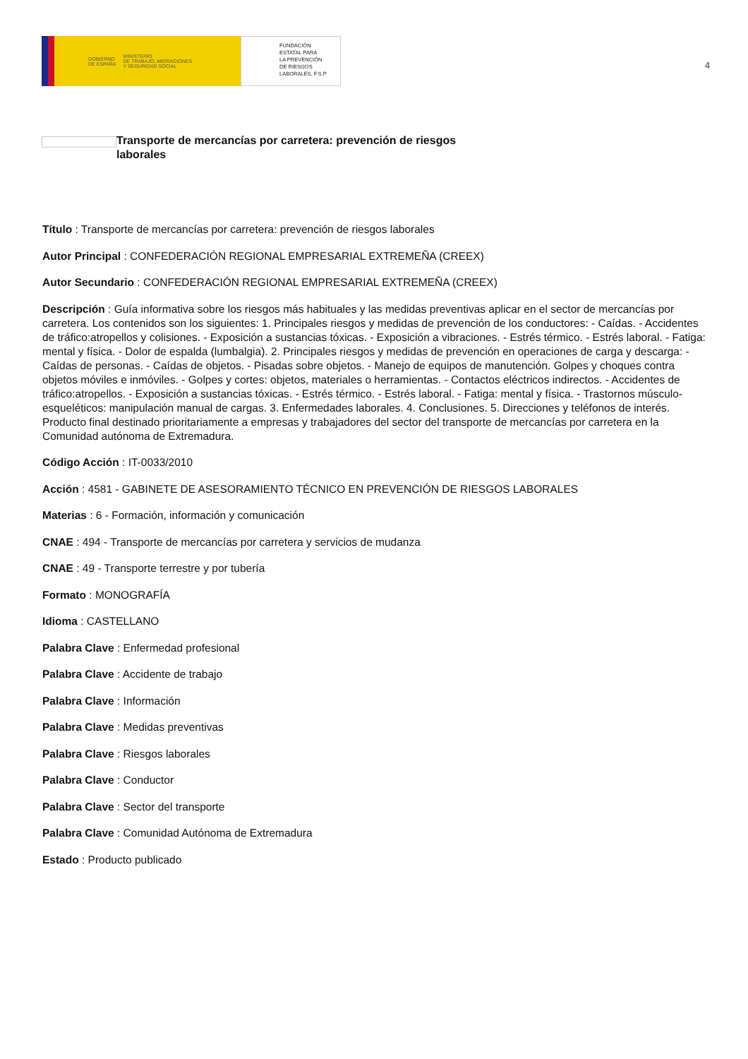GOBIERNO
DE ESPAÑA MINISTERIO
DE TRABAJO, MIGRACIONES
Y SEGURIDAD SOCIAL
FUNDACIÓN
ESTATAL PARA
LA PREVENCIÓN
DE RIESGOS
LABORALES, F.S.P.
4
Transporte de mercancías por carretera: prevención de riesgos laborales
Título : Transporte de mercancías por carretera: prevención de riesgos laborales
Autor Principal : CONFEDERACIÓN REGIONAL EMPRESARIAL EXTREMEÑA (CREEX)
Autor Secundario : CONFEDERACIÓN REGIONAL EMPRESARIAL EXTREMEÑA (CREEX)
Descripción : Guía informativa sobre los riesgos más habituales y las medidas preventivas aplicar en el sector de mercancías por carretera. Los contenidos son los siguientes: 1. Principales riesgos y medidas de prevención de los conductores: - Caídas. - Accidentes de tráfico:atropellos y colisiones. - Exposición a sustancias tóxicas. - Exposición a vibraciones. - Estrés térmico. - Estrés laboral. - Fatiga: mental y física. - Dolor de espalda (lumbalgia). 2. Principales riesgos y medidas de prevención en operaciones de carga y descarga: - Caídas de personas. - Caídas de objetos. - Pisadas sobre objetos. - Manejo de equipos de manutención. Golpes y choques contra objetos móviles e inmóviles. - Golpes y cortes: objetos, materiales o herramientas. - Contactos eléctricos indirectos. - Accidentes de tráfico:atropellos. - Exposición a sustancias tóxicas. - Estrés térmico. - Estrés laboral. - Fatiga: mental y física. - Trastornos músculo-esqueléticos: manipulación manual de cargas. 3. Enfermedades laborales. 4. Conclusiones. 5. Direcciones y teléfonos de interés. Producto final destinado prioritariamente a empresas y trabajadores del sector del transporte de mercancías por carretera en la Comunidad autónoma de Extremadura.
Código Acción : IT-0033/2010
Acción : 4581 - GABINETE DE ASESORAMIENTO TÉCNICO EN PREVENCIÓN DE RIESGOS LABORALES
Materias : 6 - Formación, información y comunicación
CNAE : 494 - Transporte de mercancías por carretera y servicios de mudanza
CNAE : 49 - Transporte terrestre y por tubería
Formato : MONOGRAFÍA
Idioma : CASTELLANO
Palabra Clave : Enfermedad profesional
Palabra Clave : Accidente de trabajo
Palabra Clave : Información
Palabra Clave : Medidas preventivas
Palabra Clave : Riesgos laborales
Palabra Clave : Conductor
Palabra Clave : Sector del transporte
Palabra Clave : Comunidad Autónoma de Extremadura
Estado : Producto publicado